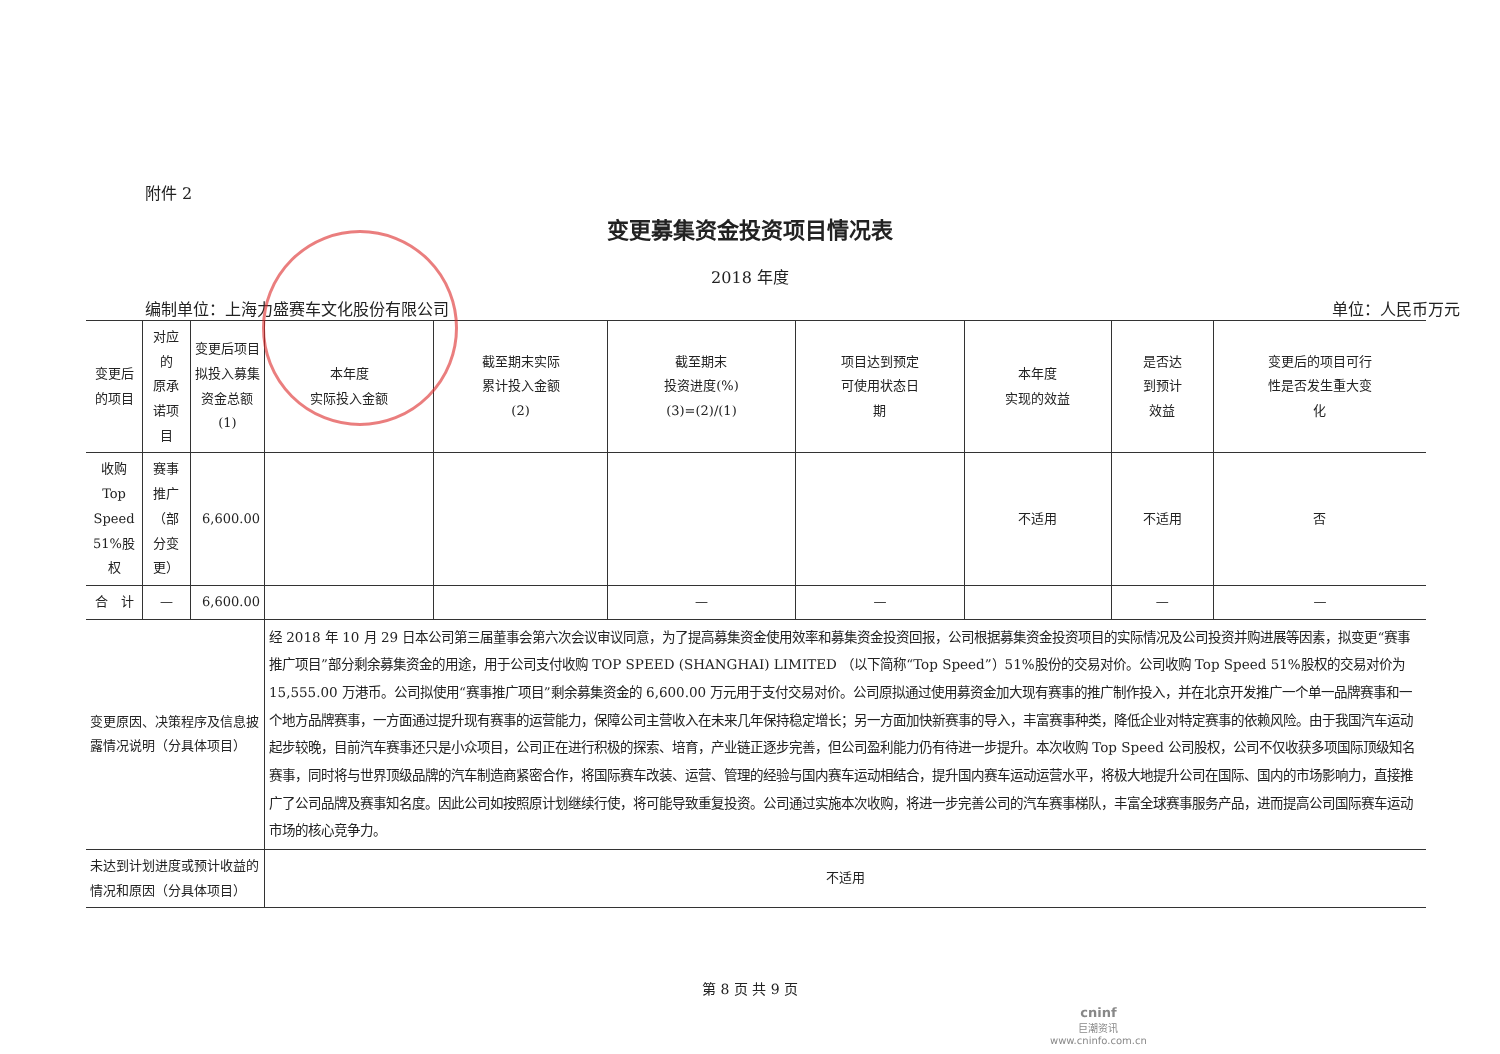附件 2
变更募集资金投资项目情况表
2018 年度
编制单位：上海力盛赛车文化股份有限公司 单位：人民币万元
| 变更后的项目 | 对应的 原承诺项目 | 变更后项目 拟投入募集资金总额 (1) | 本年度 实际投入金额 | 截至期末实际 累计投入金额 (2) | 截至期末 投资进度(%) (3)=(2)/(1) | 项目达到预定 可使用状态日 期 | 本年度 实现的效益 | 是否达 到预计 效益 | 变更后的项目可行 性是否发生重大变 化 |
| --- | --- | --- | --- | --- | --- | --- | --- | --- | --- |
| 收购 Top Speed 51%股权 | 赛事推广（部分变更） | 6,600.00 | | | | | 不适用 | 不适用 | 否 |
| 合 计 | — | 6,600.00 | | | — | — | | — | — |
| 变更原因、决策程序及信息披露情况说明（分具体项目） | | | 经 2018 年 10 月 29 日本公司第三届董事会第六次会议审议同意，为了提高募集资金使用效率和募集资金投资回报，公司根据募集资金投资项目的实际情况及公司投资并购进展等因素，拟变更“赛事推广项目”部分剩余募集资金的用途，用于公司支付收购 TOP SPEED (SHANGHAI) LIMITED （以下简称“Top Speed”）51%股份的交易对价。公司收购 Top Speed 51%股权的交易对价为 15,555.00 万港币。公司拟使用“赛事推广项目”剩余募集资金的 6,600.00 万元用于支付交易对价。公司原拟通过使用募资金加大现有赛事的推广制作投入，并在北京开发推广一个单一品牌赛事和一个地方品牌赛事，一方面通过提升现有赛事的运营能力，保障公司主营收入在未来几年保持稳定增长；另一方面加快新赛事的导入，丰富赛事种类，降低企业对特定赛事的依赖风险。由于我国汽车运动起步较晚，目前汽车赛事还只是小众项目，公司正在进行积极的探索、培育，产业链正逐步完善，但公司盈利能力仍有待进一步提升。本次收购 Top Speed 公司股权，公司不仅收获多项国际顶级知名赛事，同时将与世界顶级品牌的汽车制造商紧密合作，将国际赛车改装、运营、管理的经验与国内赛车运动相结合，提升国内赛车运动运营水平，将极大地提升公司在国际、国内的市场影响力，直接推广了公司品牌及赛事知名度。因此公司如按照原计划继续行使，将可能导致重复投资。公司通过实施本次收购，将进一步完善公司的汽车赛事梯队，丰富全球赛事服务产品，进而提高公司国际赛车运动市场的核心竞争力。 | | | | | | |
| 未达到计划进度或预计收益的情况和原因（分具体项目） | | | 不适用 | | | | | | |
第 8 页 共 9 页
cninf
巨潮资讯
www.cninfo.com.cn